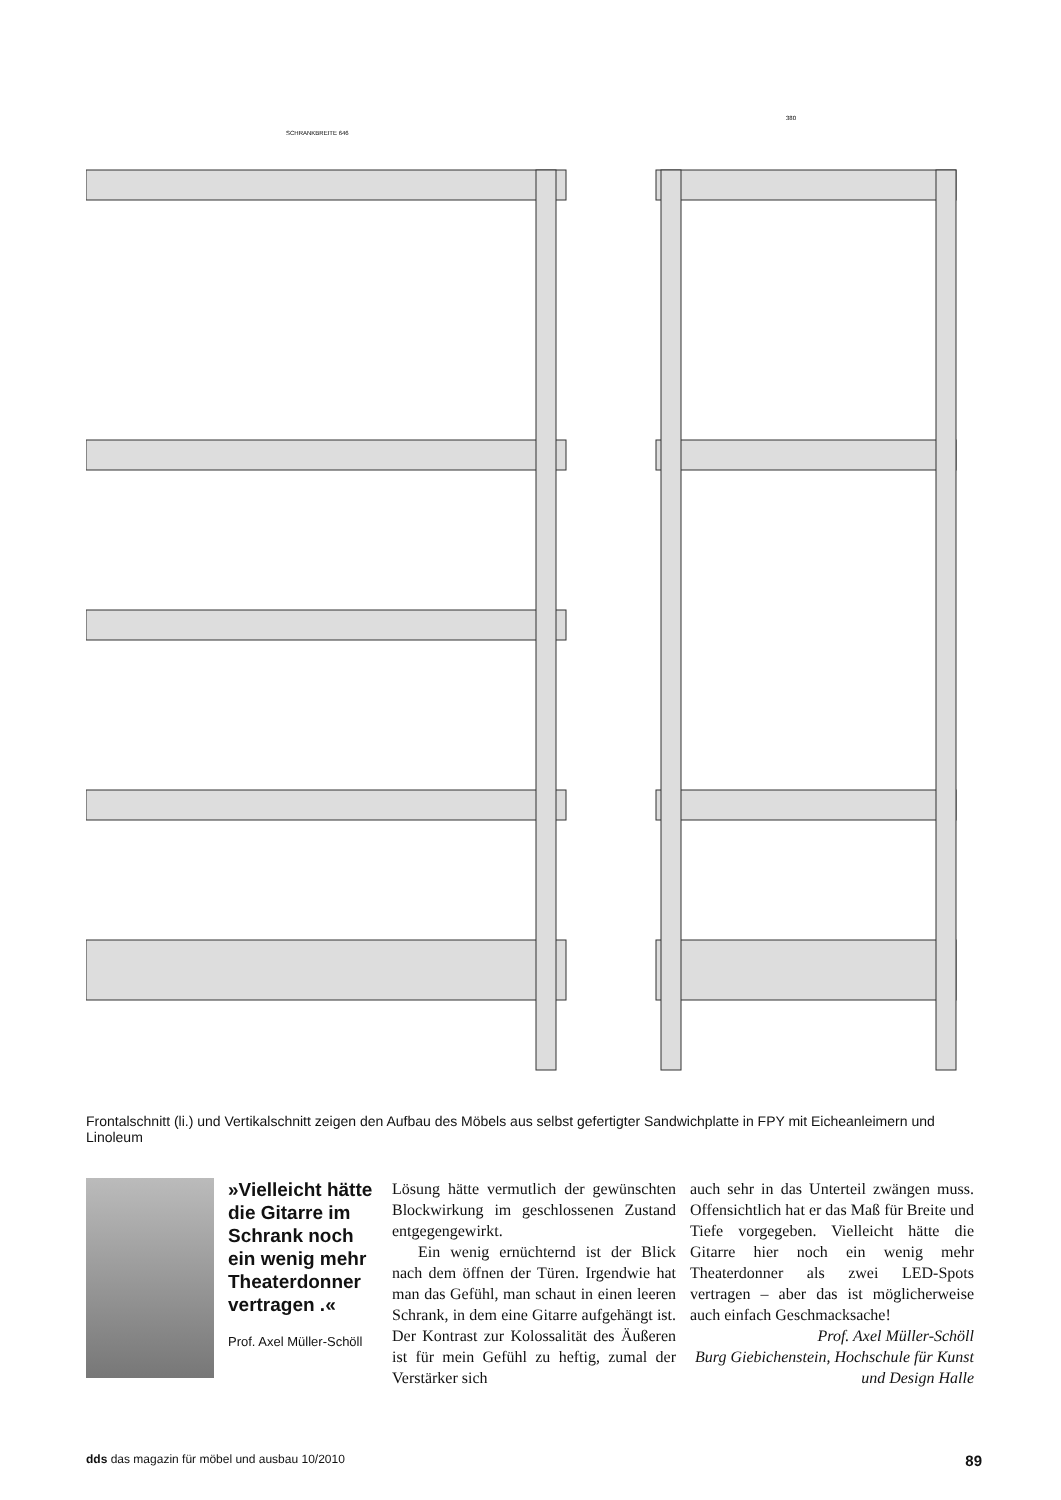SCHRANKBREITE 646
380
Frontalschnitt (li.) und Vertikalschnitt zeigen den Aufbau des Möbels aus selbst gefertigter Sandwichplatte in FPY mit Eicheanleimern und Linoleum
»Vielleicht hätte die Gitarre im Schrank noch ein wenig mehr Theaterdonner vertragen .«
Prof. Axel Müller-Schöll
Lösung hätte vermutlich der gewünschten Blockwirkung im geschlossenen Zustand entgegengewirkt.
Ein wenig ernüchternd ist der Blick nach dem öffnen der Türen. Irgendwie hat man das Gefühl, man schaut in einen leeren Schrank, in dem eine Gitarre aufgehängt ist. Der Kontrast zur Kolossalität des Äußeren ist für mein Gefühl zu heftig, zumal der Verstärker sich
auch sehr in das Unterteil zwängen muss. Offensichtlich hat er das Maß für Breite und Tiefe vorgegeben. Vielleicht hätte die Gitarre hier noch ein wenig mehr Theaterdonner als zwei LED-Spots vertragen – aber das ist möglicherweise auch einfach Geschmacksache!
Prof. Axel Müller-Schöll
Burg Giebichenstein, Hochschule für Kunst und Design Halle
dds das magazin für möbel und ausbau 10/2010 89